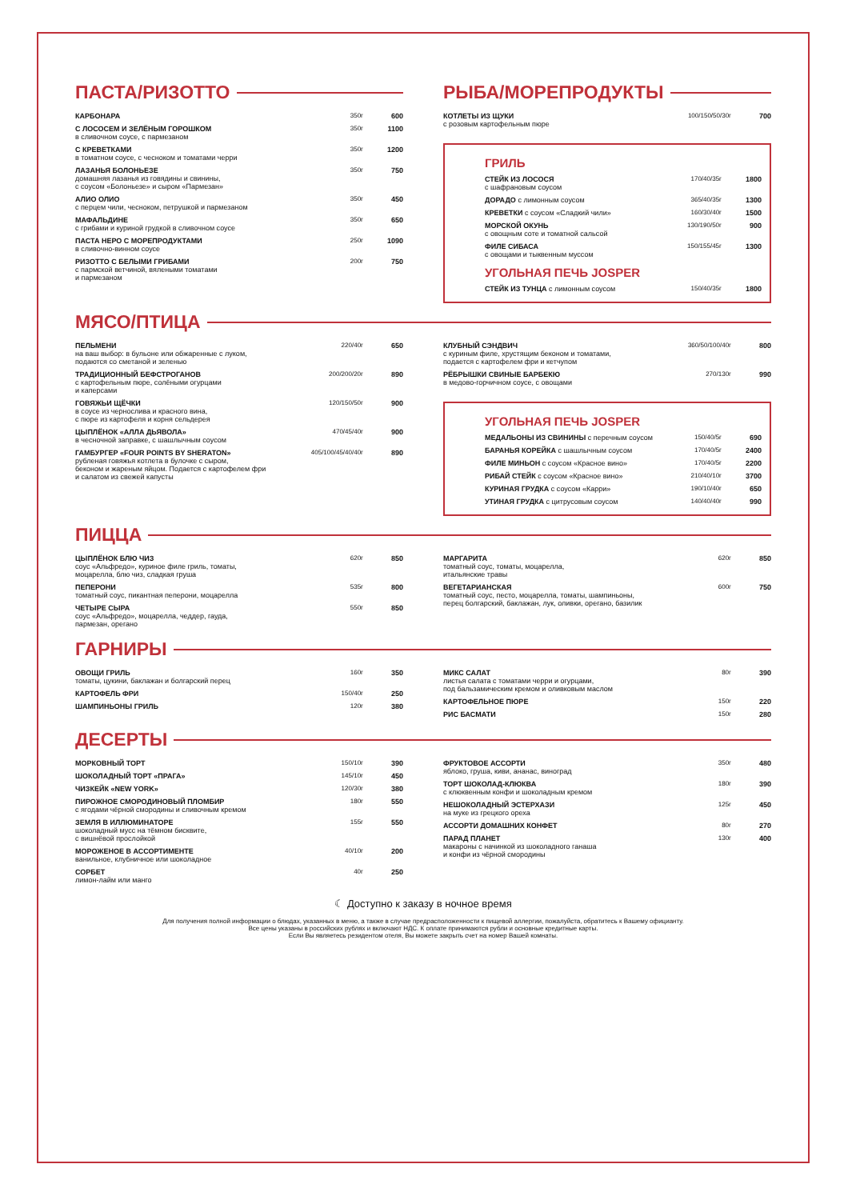ПАСТА/РИЗОТТО
| КАРБОНАРА | 350г | 600 |
| С ЛОСОСЕМ И ЗЕЛЁНЫМ ГОРОШКОМ в сливочном соусе, с пармезаном | 350г | 1100 |
| С КРЕВЕТКАМИ в томатном соусе, с чесноком и томатами черри | 350г | 1200 |
| ЛАЗАНЬЯ БОЛОНЬЕЗЕ домашняя лазанья из говядины и свинины, с соусом «Болоньезе» и сыром «Пармезан» | 350г | 750 |
| АЛИО ОЛИО с перцем чили, чесноком, петрушкой и пармезаном | 350г | 450 |
| МАФАЛЬДИНЕ с грибами и куриной грудкой в сливочном соусе | 350г | 650 |
| ПАСТА НЕРО С МОРЕПРОДУКТАМИ в сливочно-винном соусе | 250г | 1090 |
| РИЗОТТО С БЕЛЫМИ ГРИБАМИ с пармской ветчиной, вялеными томатами и пармезаном | 200г | 750 |
РЫБА/МОРЕПРОДУКТЫ
| КОТЛЕТЫ ИЗ ЩУКИ с розовым картофельным пюре | 100/150/50/30г | 700 |
ГРИЛЬ
| СТЕЙК ИЗ ЛОСОСЯ с шафрановым соусом | 170/40/35г | 1800 |
| ДОРАДО с лимонным соусом | 365/40/35г | 1300 |
| КРЕВЕТКИ с соусом «Сладкий чили» | 160/30/40г | 1500 |
| МОРСКОЙ ОКУНЬ с овощным соте и томатной сальсой | 130/190/50г | 900 |
| ФИЛЕ СИБАСА с овощами и тыквенным муссом | 150/155/45г | 1300 |
УГОЛЬНАЯ ПЕЧЬ JOSPER
| СТЕЙК ИЗ ТУНЦА с лимонным соусом | 150/40/35г | 1800 |
МЯСО/ПТИЦА
| ПЕЛЬМЕНИ на ваш выбор: в бульоне или обжаренные с луком, подаются со сметаной и зеленью | 220/40г | 650 |
| ТРАДИЦИОННЫЙ БЕФСТРОГАНОВ с картофельным пюре, солёными огурцами и каперсами | 200/200/20г | 890 |
| ГОВЯЖЬИ ЩЁЧКИ в соусе из чернослива и красного вина, с пюре из картофеля и корня сельдерея | 120/150/50г | 900 |
| ЦЫПЛЁНОК «АЛЛА ДЬЯВОЛА» в чесночной заправке, с шашлычным соусом | 470/45/40г | 900 |
| ГАМБУРГЕР «FOUR POINTS BY SHERATON» рубленая говяжья котлета в булочке с сыром, беконом и жареным яйцом. Подается с картофелем фри и салатом из свежей капусты | 405/100/45/40/40г | 890 |
| КЛУБНЫЙ СЭНДВИЧ с куриным филе, хрустящим беконом и томатами, подается с картофелем фри и кетчупом | 360/50/100/40г | 800 |
| РЁБРЫШКИ СВИНЫЕ БАРБЕКЮ в медово-горчичном соусе, с овощами | 270/130г | 990 |
УГОЛЬНАЯ ПЕЧЬ JOSPER
| МЕДАЛЬОНЫ ИЗ СВИНИНЫ с перечным соусом | 150/40/5г | 690 |
| БАРАНЬЯ КОРЕЙКА с шашлычным соусом | 170/40/5г | 2400 |
| ФИЛЕ МИНЬОН с соусом «Красное вино» | 170/40/5г | 2200 |
| РИБАЙ СТЕЙК с соусом «Красное вино» | 210/40/10г | 3700 |
| КУРИНАЯ ГРУДКА с соусом «Карри» | 190/10/40г | 650 |
| УТИНАЯ ГРУДКА с цитрусовым соусом | 140/40/40г | 990 |
ПИЦЦА
| ЦЫПЛЁНОК БЛЮ ЧИЗ соус «Альфредо», куриное филе гриль, томаты, моцарелла, блю чиз, сладкая груша | 620г | 850 |
| ПЕПЕРОНИ томатный соус, пикантная пеперони, моцарелла | 535г | 800 |
| ЧЕТЫРЕ СЫРА соус «Альфредо», моцарелла, чеддер, гауда, пармезан, орегано | 550г | 850 |
| МАРГАРИТА томатный соус, томаты, моцарелла, итальянские травы | 620г | 850 |
| ВЕГЕТАРИАНСКАЯ томатный соус, песто, моцарелла, томаты, шампиньоны, перец болгарский, баклажан, лук, оливки, орегано, базилик | 600г | 750 |
ГАРНИРЫ
| ОВОЩИ ГРИЛЬ томаты, цукини, баклажан и болгарский перец | 160г | 350 |
| КАРТОФЕЛЬ ФРИ | 150/40г | 250 |
| ШАМПИНЬОНЫ ГРИЛЬ | 120г | 380 |
| МИКС САЛАТ листья салата с томатами черри и огурцами, под бальзамическим кремом и оливковым маслом | 80г | 390 |
| КАРТОФЕЛЬНОЕ ПЮРЕ | 150г | 220 |
| РИС БАСМАТИ | 150г | 280 |
ДЕСЕРТЫ
| МОРКОВНЫЙ ТОРТ | 150/10г | 390 |
| ШОКОЛАДНЫЙ ТОРТ «ПРАГА» | 145/10г | 450 |
| ЧИЗКЕЙК «NEW YORK» | 120/30г | 380 |
| ПИРОЖНОЕ СМОРОДИНОВЫЙ ПЛОМБИР с ягодами чёрной смородины и сливочным кремом | 180г | 550 |
| ЗЕМЛЯ В ИЛЛЮМИНАТОРЕ шоколадный мусс на тёмном бисквите, с вишнёвой прослойкой | 155г | 550 |
| МОРОЖЕНОЕ В АССОРТИМЕНТЕ ванильное, клубничное или шоколадное | 40/10г | 200 |
| СОРБЕТ лимон-лайм или манго | 40г | 250 |
| ФРУКТОВОЕ АССОРТИ яблоко, груша, киви, ананас, виноград | 350г | 480 |
| ТОРТ ШОКОЛАД-КЛЮКВА с клюквенным конфи и шоколадным кремом | 180г | 390 |
| НЕШОКОЛАДНЫЙ ЭСТЕРХАЗИ на муке из грецкого ореха | 125г | 450 |
| АССОРТИ ДОМАШНИХ КОНФЕТ | 80г | 270 |
| ПАРАД ПЛАНЕТ макароны с начинкой из шоколадного ганаша и конфи из чёрной смородины | 130г | 400 |
☾ Доступно к заказу в ночное время
Для получения полной информации о блюдах, указанных в меню, а также в случае предрасположенности к пищевой аллергии, пожалуйста, обратитесь к Вашему официанту.
Все цены указаны в российских рублях и включают НДС. К оплате принимаются рубли и основные кредитные карты.
Если Вы являетесь резидентом отеля, Вы можете закрыть счет на номер Вашей комнаты.